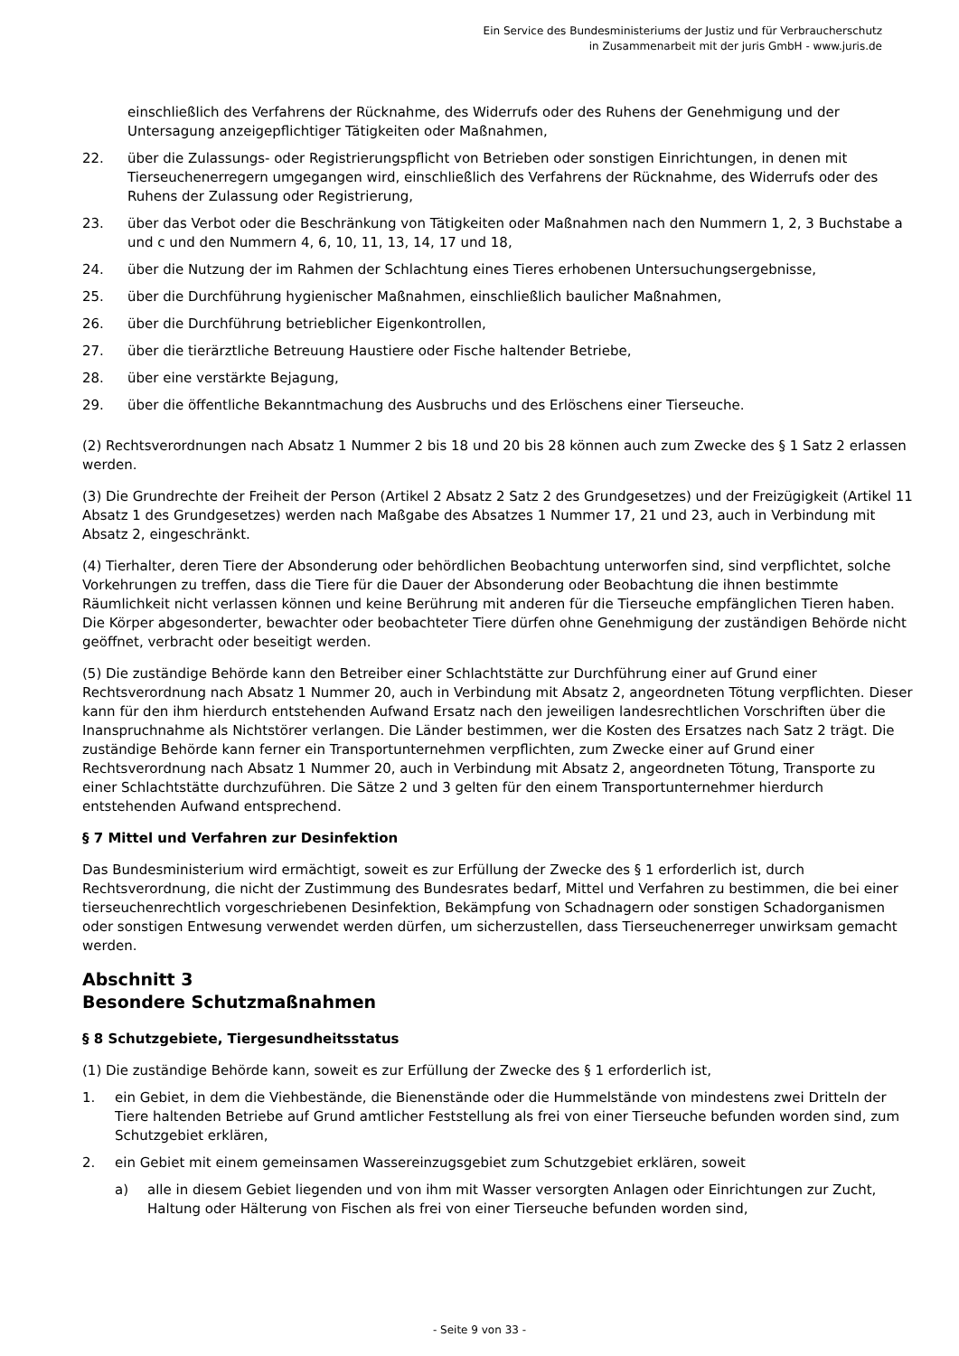Ein Service des Bundesministeriums der Justiz und für Verbraucherschutz
in Zusammenarbeit mit der juris GmbH - www.juris.de
einschließlich des Verfahrens der Rücknahme, des Widerrufs oder des Ruhens der Genehmigung und der Untersagung anzeigepflichtiger Tätigkeiten oder Maßnahmen,
22. über die Zulassungs- oder Registrierungspflicht von Betrieben oder sonstigen Einrichtungen, in denen mit Tierseuchenerregern umgegangen wird, einschließlich des Verfahrens der Rücknahme, des Widerrufs oder des Ruhens der Zulassung oder Registrierung,
23. über das Verbot oder die Beschränkung von Tätigkeiten oder Maßnahmen nach den Nummern 1, 2, 3 Buchstabe a und c und den Nummern 4, 6, 10, 11, 13, 14, 17 und 18,
24. über die Nutzung der im Rahmen der Schlachtung eines Tieres erhobenen Untersuchungsergebnisse,
25. über die Durchführung hygienischer Maßnahmen, einschließlich baulicher Maßnahmen,
26. über die Durchführung betrieblicher Eigenkontrollen,
27. über die tierärztliche Betreuung Haustiere oder Fische haltender Betriebe,
28. über eine verstärkte Bejagung,
29. über die öffentliche Bekanntmachung des Ausbruchs und des Erlöschens einer Tierseuche.
(2) Rechtsverordnungen nach Absatz 1 Nummer 2 bis 18 und 20 bis 28 können auch zum Zwecke des § 1 Satz 2 erlassen werden.
(3) Die Grundrechte der Freiheit der Person (Artikel 2 Absatz 2 Satz 2 des Grundgesetzes) und der Freizügigkeit (Artikel 11 Absatz 1 des Grundgesetzes) werden nach Maßgabe des Absatzes 1 Nummer 17, 21 und 23, auch in Verbindung mit Absatz 2, eingeschränkt.
(4) Tierhalter, deren Tiere der Absonderung oder behördlichen Beobachtung unterworfen sind, sind verpflichtet, solche Vorkehrungen zu treffen, dass die Tiere für die Dauer der Absonderung oder Beobachtung die ihnen bestimmte Räumlichkeit nicht verlassen können und keine Berührung mit anderen für die Tierseuche empfänglichen Tieren haben. Die Körper abgesonderter, bewachter oder beobachteter Tiere dürfen ohne Genehmigung der zuständigen Behörde nicht geöffnet, verbracht oder beseitigt werden.
(5) Die zuständige Behörde kann den Betreiber einer Schlachtstätte zur Durchführung einer auf Grund einer Rechtsverordnung nach Absatz 1 Nummer 20, auch in Verbindung mit Absatz 2, angeordneten Tötung verpflichten. Dieser kann für den ihm hierdurch entstehenden Aufwand Ersatz nach den jeweiligen landesrechtlichen Vorschriften über die Inanspruchnahme als Nichtstörer verlangen. Die Länder bestimmen, wer die Kosten des Ersatzes nach Satz 2 trägt. Die zuständige Behörde kann ferner ein Transportunternehmen verpflichten, zum Zwecke einer auf Grund einer Rechtsverordnung nach Absatz 1 Nummer 20, auch in Verbindung mit Absatz 2, angeordneten Tötung, Transporte zu einer Schlachtstätte durchzuführen. Die Sätze 2 und 3 gelten für den einem Transportunternehmer hierdurch entstehenden Aufwand entsprechend.
§ 7 Mittel und Verfahren zur Desinfektion
Das Bundesministerium wird ermächtigt, soweit es zur Erfüllung der Zwecke des § 1 erforderlich ist, durch Rechtsverordnung, die nicht der Zustimmung des Bundesrates bedarf, Mittel und Verfahren zu bestimmen, die bei einer tierseuchenrechtlich vorgeschriebenen Desinfektion, Bekämpfung von Schadnagern oder sonstigen Schadorganismen oder sonstigen Entwesung verwendet werden dürfen, um sicherzustellen, dass Tierseuchenerreger unwirksam gemacht werden.
Abschnitt 3
Besondere Schutzmaßnahmen
§ 8 Schutzgebiete, Tiergesundheitsstatus
(1) Die zuständige Behörde kann, soweit es zur Erfüllung der Zwecke des § 1 erforderlich ist,
1. ein Gebiet, in dem die Viehbestände, die Bienenstände oder die Hummelstände von mindestens zwei Dritteln der Tiere haltenden Betriebe auf Grund amtlicher Feststellung als frei von einer Tierseuche befunden worden sind, zum Schutzgebiet erklären,
2. ein Gebiet mit einem gemeinsamen Wassereinzugsgebiet zum Schutzgebiet erklären, soweit
a) alle in diesem Gebiet liegenden und von ihm mit Wasser versorgten Anlagen oder Einrichtungen zur Zucht, Haltung oder Hälterung von Fischen als frei von einer Tierseuche befunden worden sind,
- Seite 9 von 33 -